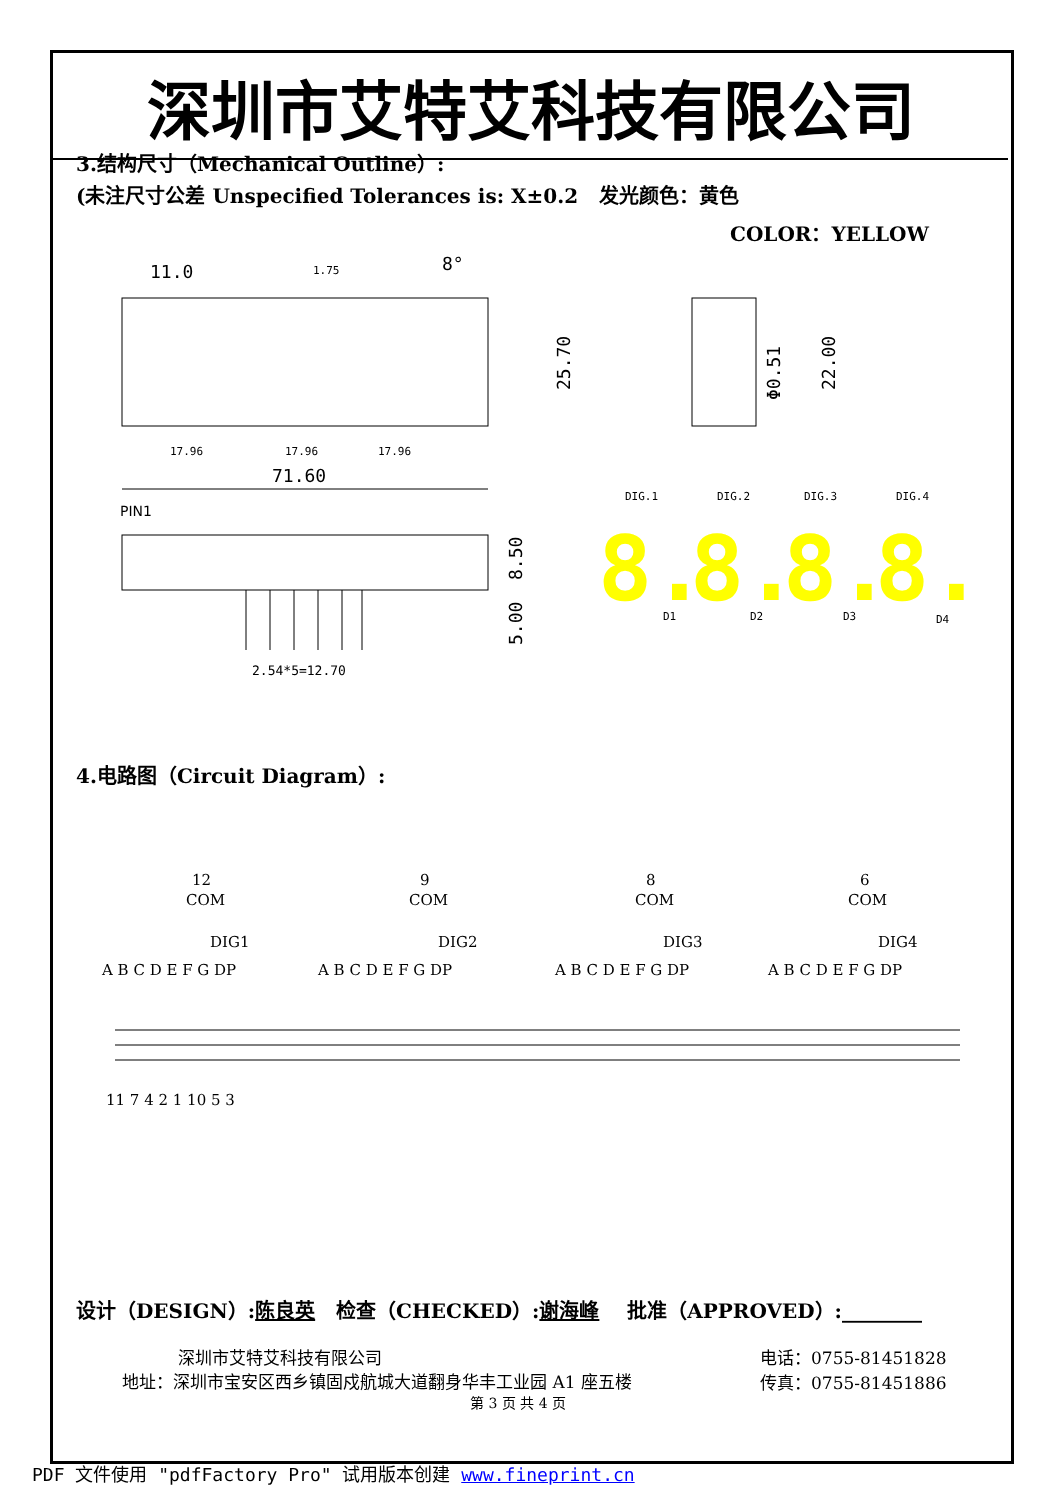深圳市艾特艾科技有限公司
3.结构尺寸（Mechanical Outline）:
(未注尺寸公差 Unspecified Tolerances is: X±0.2 发光颜色：黄色
COLOR：YELLOW
11.0
8°
71.60
PIN1
2.54*5=12.70
17.96
17.96
17.96
1.75
25.70
Φ0.51
22.00
8.50
5.00
DIG.1
DIG.2
DIG.3
DIG.4
D1
D2
D3
D4
8.
8.
8.
8.
4.电路图（Circuit Diagram）:
12
COM
DIG1
9
COM
DIG2
8
COM
DIG3
6
COM
DIG4
A B C D E F G DP
A B C D E F G DP
A B C D E F G DP
A B C D E F G DP
11 7 4 2 1 10 5 3
设计（DESIGN）:陈良英 检查（CHECKED）:谢海峰 批准（APPROVED）:________
深圳市艾特艾科技有限公司
地址：深圳市宝安区西乡镇固戍航城大道翻身华丰工业园 A1 座五楼
电话：0755-81451828
传真：0755-81451886
第 3 页 共 4 页
PDF 文件使用 "pdfFactory Pro" 试用版本创建 www.fineprint.cn